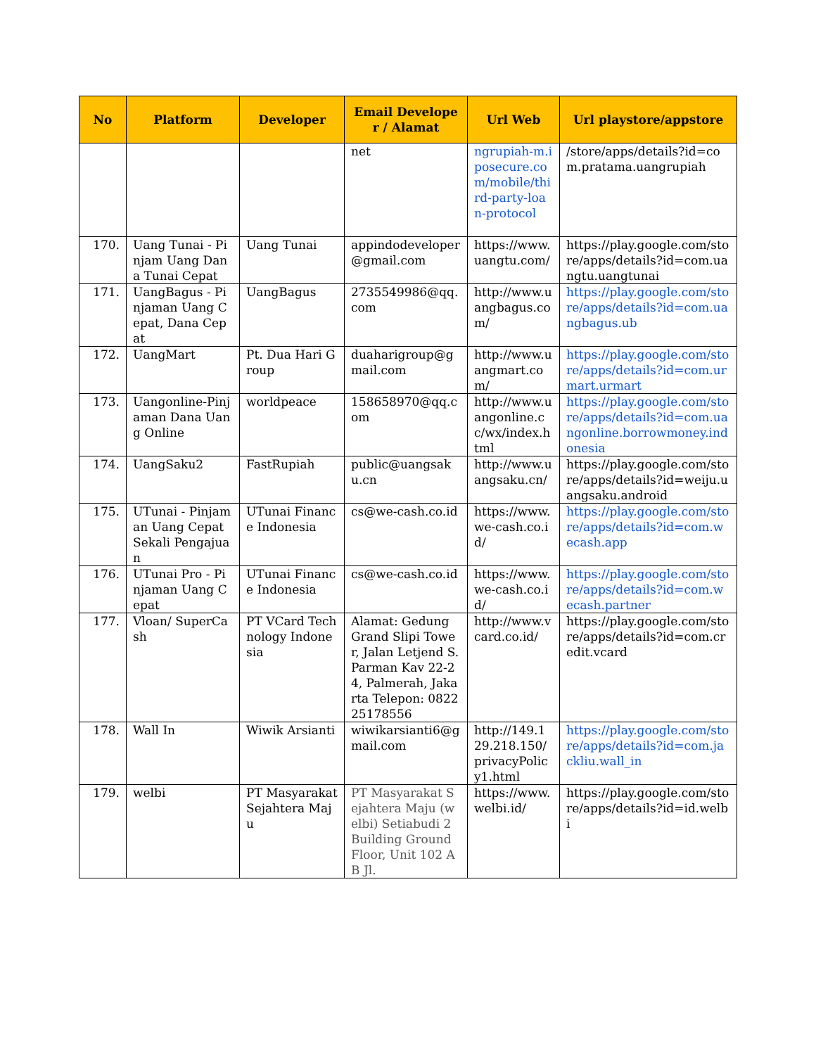| No | Platform | Developer | Email Developer / Alamat | Url Web | Url playstore/appstore |
| --- | --- | --- | --- | --- | --- |
| | | | net | ngrupiah-m.iposecure.com/mobile/third-party-loan-protocol | /store/apps/details?id=com.pratama.uangrupiah |
| 170. | Uang Tunai - Pinjam Uang Dana Tunai Cepat | Uang Tunai | appindodeveloper@gmail.com | https://www.uangtu.com/ | https://play.google.com/store/apps/details?id=com.uangtu.uangtunai |
| 171. | UangBagus - Pinjaman Uang Cepat, Dana Cepat | UangBagus | 2735549986@qq.com | http://www.uangbagus.com/ | https://play.google.com/store/apps/details?id=com.uangbagus.ub |
| 172. | UangMart | Pt. Dua Hari Group | duaharigroup@gmail.com | http://www.uangmart.com/ | https://play.google.com/store/apps/details?id=com.urmart.urmart |
| 173. | Uangonline-Pinjaman Dana Uang Online | worldpeace | 158658970@qq.com | http://www.uangonline.cc/wx/index.html | https://play.google.com/store/apps/details?id=com.uangonline.borrowmoney.indonesia |
| 174. | UangSaku2 | FastRupiah | public@uangsaku.cn | http://www.uangsaku.cn/ | https://play.google.com/store/apps/details?id=weiju.uangsaku.android |
| 175. | UTunai - Pinjaman Uang Cepat Sekali Pengajuan | UTunai Finance Indonesia | cs@we-cash.co.id | https://www.we-cash.co.id/ | https://play.google.com/store/apps/details?id=com.wecash.app |
| 176. | UTunai Pro - Pinjaman Uang Cepat | UTunai Finance Indonesia | cs@we-cash.co.id | https://www.we-cash.co.id/ | https://play.google.com/store/apps/details?id=com.wecash.partner |
| 177. | Vloan/ SuperCash | PT VCard Technology Indonesia | Alamat: Gedung Grand Slipi Tower, Jalan Letjend S. Parman Kav 22-24, Palmerah, Jakarta Telepon: 082225178556 | http://www.vcard.co.id/ | https://play.google.com/store/apps/details?id=com.credit.vcard |
| 178. | Wall In | Wiwik Arsianti | wiwikarsianti6@gmail.com | http://149.129.218.150/privacyPolicy1.html | https://play.google.com/store/apps/details?id=com.jackliu.wall_in |
| 179. | welbi | PT Masyarakat Sejahtera Maju | PT Masyarakat Sejahtera Maju (welbi) Setiabudi 2 Building Ground Floor, Unit 102 AB Jl. | https://www.welbi.id/ | https://play.google.com/store/apps/details?id=id.welbi |